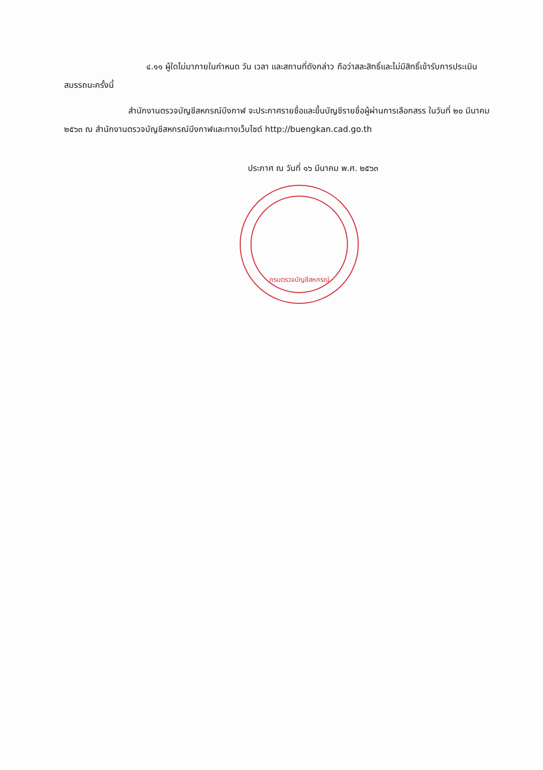๔.๑๑ ผู้ใดไม่มาภายในกำหนด วัน เวลา และสถานที่ดังกล่าว ถือว่าสละสิทธิ์และไม่มีสิทธิ์เข้ารับการประเมินสมรรถนะครั้งนี้
สำนักงานตรวจบัญชีสหกรณ์บึงกาฬ จะประกาศรายชื่อและขึ้นบัญชีรายชื่อผู้ผ่านการเลือกสรร ในวันที่ ๒๐ มีนาคม ๒๕๖๓ ณ สำนักงานตรวจบัญชีสหกรณ์บึงกาฬและทางเว็บไซต์ http://buengkan.cad.go.th
ประกาศ ณ วันที่ ๑๖ มีนาคม พ.ศ. ๒๕๖๓
กรมตรวจบัญชีสหกรณ์